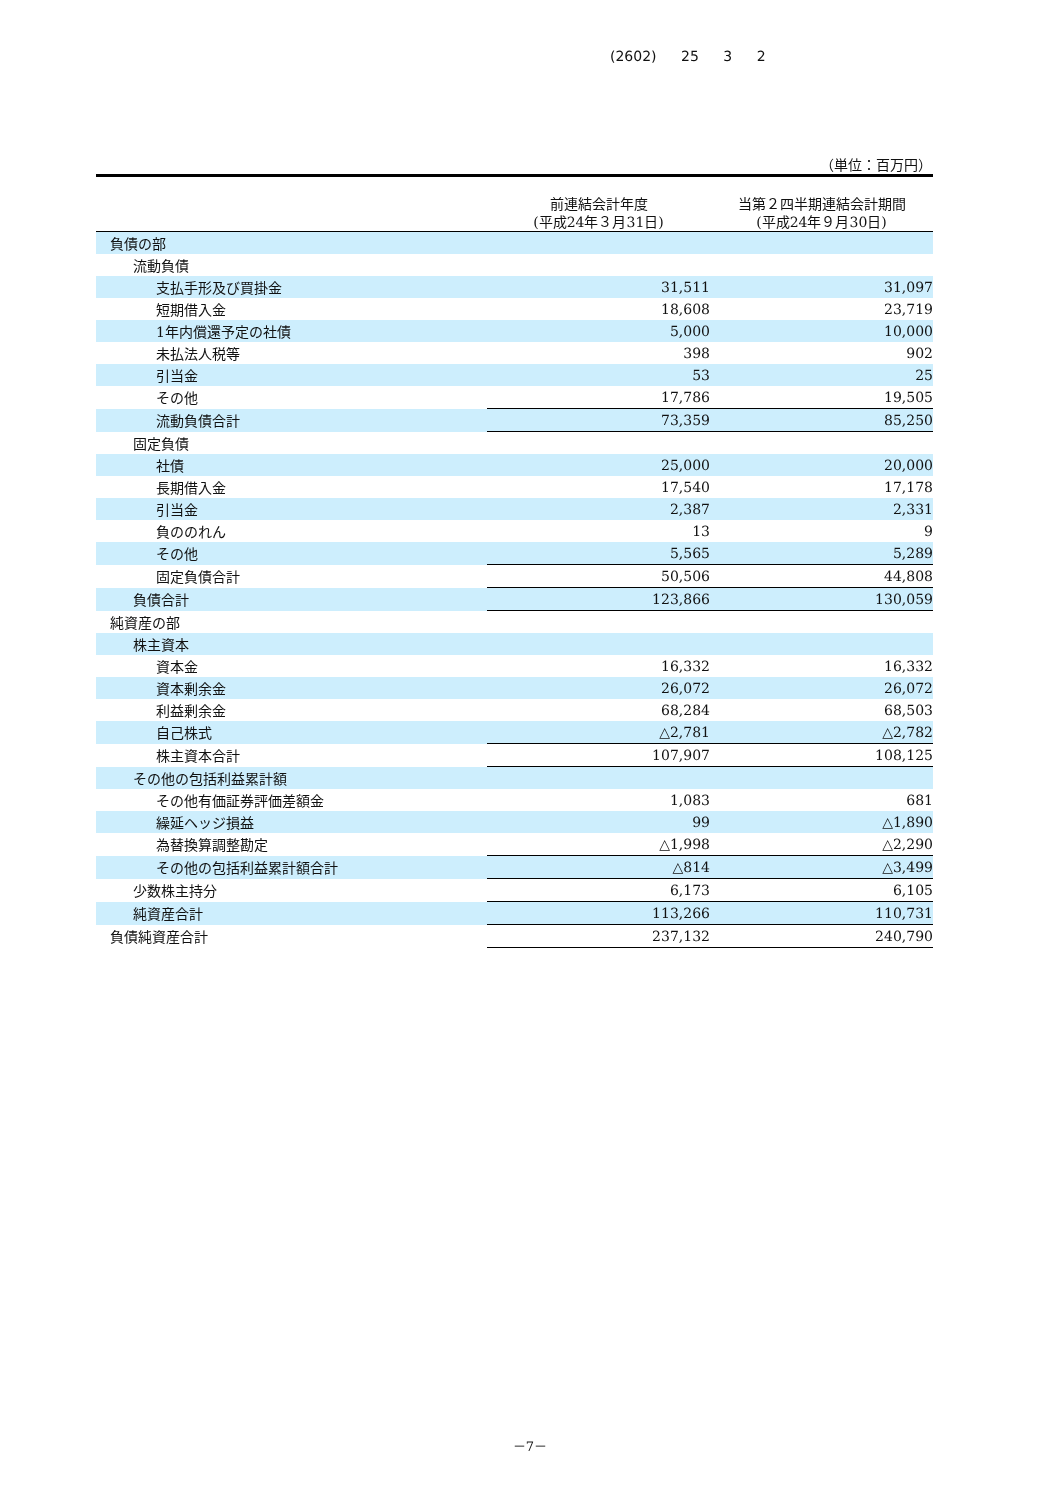(2602) 25 3 2
（単位：百万円）
| | 前連結会計年度 (平成24年３月31日) | 当第２四半期連結会計期間 (平成24年９月30日) |
| --- | --- | --- |
| 負債の部 | | |
| 流動負債 | | |
| 支払手形及び買掛金 | 31,511 | 31,097 |
| 短期借入金 | 18,608 | 23,719 |
| 1年内償還予定の社債 | 5,000 | 10,000 |
| 未払法人税等 | 398 | 902 |
| 引当金 | 53 | 25 |
| その他 | 17,786 | 19,505 |
| 流動負債合計 | 73,359 | 85,250 |
| 固定負債 | | |
| 社債 | 25,000 | 20,000 |
| 長期借入金 | 17,540 | 17,178 |
| 引当金 | 2,387 | 2,331 |
| 負ののれん | 13 | 9 |
| その他 | 5,565 | 5,289 |
| 固定負債合計 | 50,506 | 44,808 |
| 負債合計 | 123,866 | 130,059 |
| 純資産の部 | | |
| 株主資本 | | |
| 資本金 | 16,332 | 16,332 |
| 資本剰余金 | 26,072 | 26,072 |
| 利益剰余金 | 68,284 | 68,503 |
| 自己株式 | △2,781 | △2,782 |
| 株主資本合計 | 107,907 | 108,125 |
| その他の包括利益累計額 | | |
| その他有価証券評価差額金 | 1,083 | 681 |
| 繰延ヘッジ損益 | 99 | △1,890 |
| 為替換算調整勘定 | △1,998 | △2,290 |
| その他の包括利益累計額合計 | △814 | △3,499 |
| 少数株主持分 | 6,173 | 6,105 |
| 純資産合計 | 113,266 | 110,731 |
| 負債純資産合計 | 237,132 | 240,790 |
－7－